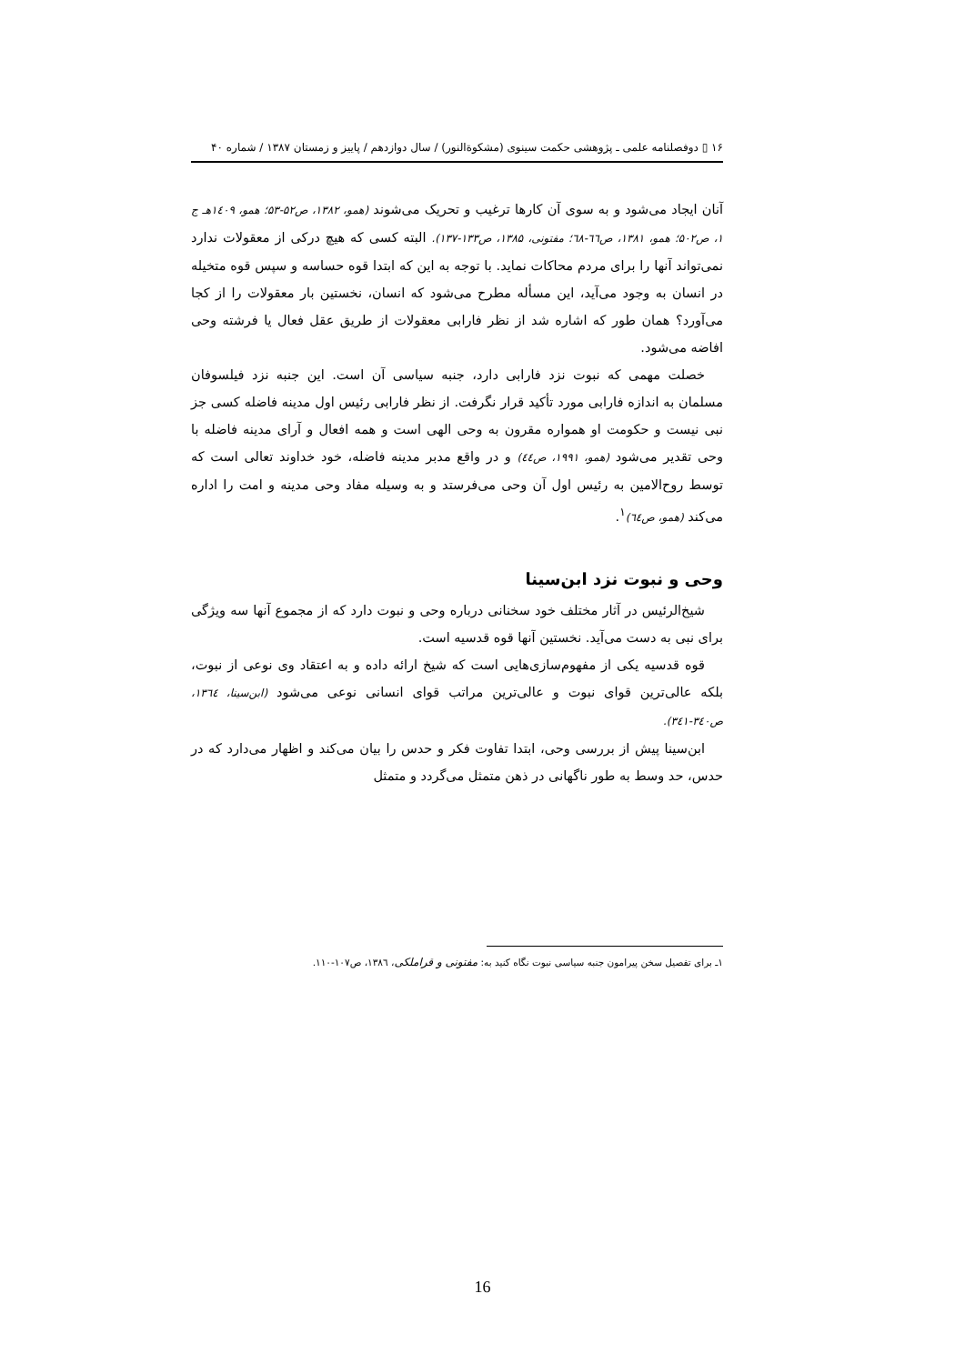۱۶ ▯ دوفصلنامه علمی ـ پژوهشی حکمت سینوی (مشکوةالنور) / سال دوازدهم / پاییز و زمستان ۱۳۸۷ / شماره ۴۰
آنان ایجاد می‌شود و به سوی آن کارها ترغیب و تحریک می‌شوند (همو، ۱۳۸۲، ص۵۲-۵۳؛ همو، ۱٤۰۹هـ ج ۱، ص۵۰۲؛ همو، ۱۳۸۱، ص٦٦-٦٨؛ مفتونی، ۱۳۸۵، ص۱۳۳-۱۳۷). البته کسی که هیچ درکی از معقولات ندارد نمی‌تواند آنها را برای مردم محاکات نماید. با توجه به این که ابتدا قوه حساسه و سپس قوه متخیله در انسان به وجود می‌آید، این مسأله مطرح می‌شود که انسان، نخستین بار معقولات را از کجا می‌آورد؟ همان طور که اشاره شد از نظر فارابی معقولات از طریق عقل فعال یا فرشته وحی افاضه می‌شود.
خصلت مهمی که نبوت نزد فارابی دارد، جنبه سیاسی آن است. این جنبه نزد فیلسوفان مسلمان به اندازه فارابی مورد تأکید قرار نگرفت. از نظر فارابی رئیس اول مدینه فاضله کسی جز نبی نیست و حکومت او همواره مقرون به وحی الهی است و همه افعال و آرای مدینه فاضله با وحی تقدیر می‌شود (همو، ۱۹۹۱، ص٤٤) و در واقع مدبر مدینه فاضله، خود خداوند تعالی است که توسط روح‌الامین به رئیس اول آن وحی می‌فرستد و به وسیله مفاد وحی مدینه و امت را اداره می‌کند (همو، ص٦٤)<sup>۱</sup>.
وحی و نبوت نزد ابن‌سینا
شیخ‌الرئیس در آثار مختلف خود سخنانی درباره وحی و نبوت دارد که از مجموع آنها سه ویژگی برای نبی به دست می‌آید. نخستین آنها قوه قدسیه است.
قوه قدسیه یکی از مفهوم‌سازی‌هایی است که شیخ ارائه داده و به اعتقاد وی نوعی از نبوت، بلکه عالی‌ترین قوای نبوت و عالی‌ترین مراتب قوای انسانی نوعی می‌شود (ابن‌سینا، ۱۳٦٤، ص۳٤۰-۳٤۱).
ابن‌سینا پیش از بررسی وحی، ابتدا تفاوت فکر و حدس را بیان می‌کند و اظهار می‌دارد که در حدس، حد وسط به طور ناگهانی در ذهن متمثل می‌گردد و متمثل
۱ـ برای تفصیل سخن پیرامون جنبه سیاسی نبوت نگاه کنید به: مفتونی و قراملکی، ۱۳۸٦، ص۱۰۷-۱۱۰.
16